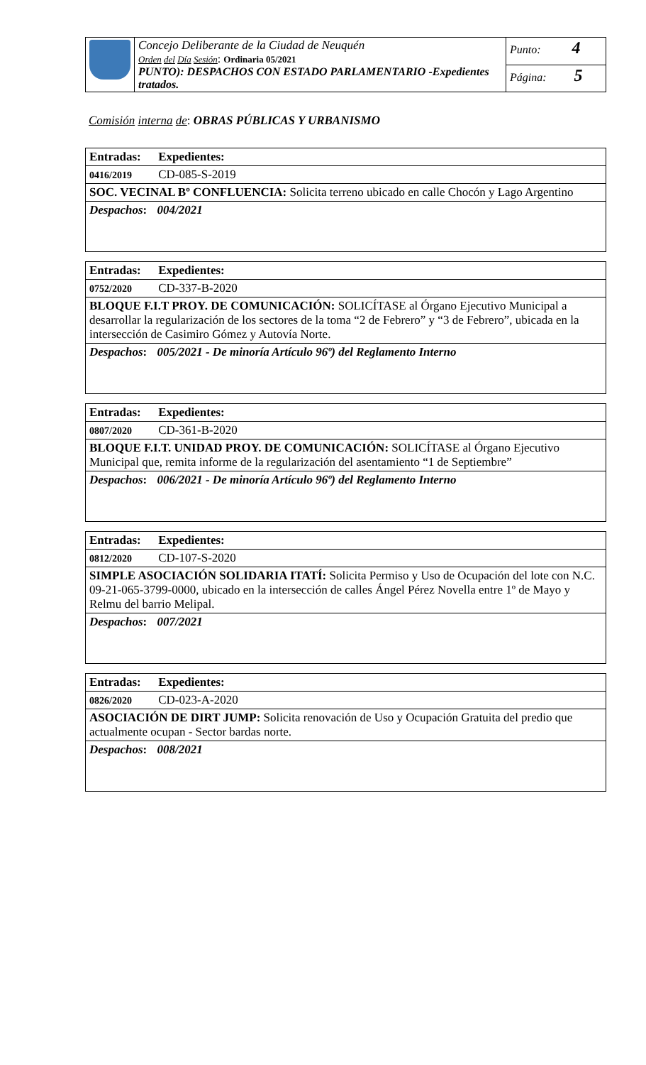| | Concejo Deliberante de la Ciudad de Neuquén Orden del Día Sesión : Ordinaria 05/2021 PUNTO): DESPACHOS CON ESTADO PARLAMENTARIO -Expedientes tratados. | Punto: 4 |
| | | Página: 5 |
Comisión interna de: OBRAS PÚBLICAS Y URBANISMO
Entradas: Expedientes:
0416/2019 CD-085-S-2019
SOC. VECINAL Bº CONFLUENCIA: Solicita terreno ubicado en calle Chocón y Lago Argentino
Despachos: 004/2021
Entradas: Expedientes:
0752/2020 CD-337-B-2020
BLOQUE F.I.T PROY. DE COMUNICACIÓN: SOLICÍTASE al Órgano Ejecutivo Municipal a desarrollar la regularización de los sectores de la toma “2 de Febrero” y “3 de Febrero”, ubicada en la intersección de Casimiro Gómez y Autovía Norte.
Despachos: 005/2021 - De minoría Artículo 96º) del Reglamento Interno
Entradas: Expedientes:
0807/2020 CD-361-B-2020
BLOQUE F.I.T. UNIDAD PROY. DE COMUNICACIÓN: SOLICÍTASE al Órgano Ejecutivo Municipal que, remita informe de la regularización del asentamiento “1 de Septiembre”
Despachos: 006/2021 - De minoría Artículo 96º) del Reglamento Interno
Entradas: Expedientes:
0812/2020 CD-107-S-2020
SIMPLE ASOCIACIÓN SOLIDARIA ITATÍ: Solicita Permiso y Uso de Ocupación del lote con N.C. 09-21-065-3799-0000, ubicado en la intersección de calles Ángel Pérez Novella entre 1º de Mayo y Relmu del barrio Melipal.
Despachos: 007/2021
Entradas: Expedientes:
0826/2020 CD-023-A-2020
ASOCIACIÓN DE DIRT JUMP: Solicita renovación de Uso y Ocupación Gratuita del predio que actualmente ocupan - Sector bardas norte.
Despachos: 008/2021